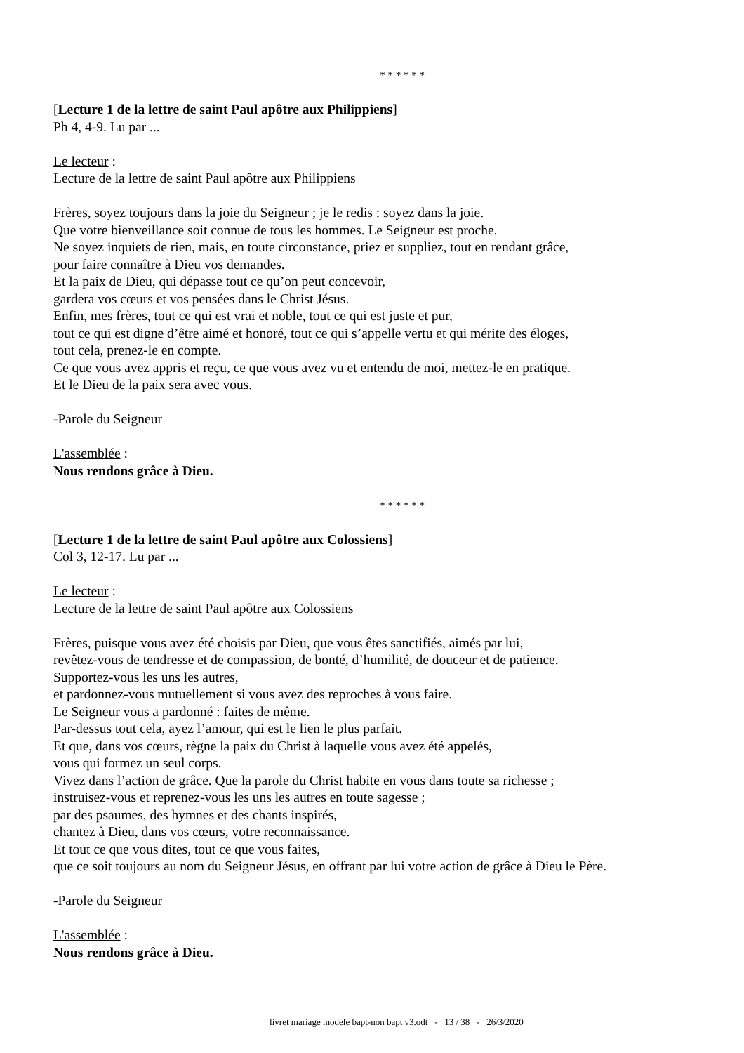* * * * * *
[Lecture 1 de la lettre de saint Paul apôtre aux Philippiens]
Ph 4, 4-9. Lu par ...
Le lecteur :
Lecture de la lettre de saint Paul apôtre aux Philippiens
Frères, soyez toujours dans la joie du Seigneur ; je le redis : soyez dans la joie.
Que votre bienveillance soit connue de tous les hommes. Le Seigneur est proche.
Ne soyez inquiets de rien, mais, en toute circonstance, priez et suppliez, tout en rendant grâce,
pour faire connaître à Dieu vos demandes.
Et la paix de Dieu, qui dépasse tout ce qu’on peut concevoir,
gardera vos cœurs et vos pensées dans le Christ Jésus.
Enfin, mes frères, tout ce qui est vrai et noble, tout ce qui est juste et pur,
tout ce qui est digne d’être aimé et honoré, tout ce qui s’appelle vertu et qui mérite des éloges,
tout cela, prenez-le en compte.
Ce que vous avez appris et reçu, ce que vous avez vu et entendu de moi, mettez-le en pratique.
Et le Dieu de la paix sera avec vous.
-Parole du Seigneur
L'assemblée :
Nous rendons grâce à Dieu.
* * * * * *
[Lecture 1 de la lettre de saint Paul apôtre aux Colossiens]
Col 3, 12-17. Lu par ...
Le lecteur :
Lecture de la lettre de saint Paul apôtre aux Colossiens
Frères, puisque vous avez été choisis par Dieu, que vous êtes sanctifiés, aimés par lui,
revêtez-vous de tendresse et de compassion, de bonté, d’humilité, de douceur et de patience.
Supportez-vous les uns les autres,
et pardonnez-vous mutuellement si vous avez des reproches à vous faire.
Le Seigneur vous a pardonné : faites de même.
Par-dessus tout cela, ayez l’amour, qui est le lien le plus parfait.
Et que, dans vos cœurs, règne la paix du Christ à laquelle vous avez été appelés,
vous qui formez un seul corps.
Vivez dans l’action de grâce. Que la parole du Christ habite en vous dans toute sa richesse ;
instruisez-vous et reprenez-vous les uns les autres en toute sagesse ;
par des psaumes, des hymnes et des chants inspirés,
chantez à Dieu, dans vos cœurs, votre reconnaissance.
Et tout ce que vous dites, tout ce que vous faites,
que ce soit toujours au nom du Seigneur Jésus, en offrant par lui votre action de grâce à Dieu le Père.
-Parole du Seigneur
L'assemblée :
Nous rendons grâce à Dieu.
livret mariage modele bapt-non bapt v3.odt - 13 / 38 - 26/3/2020